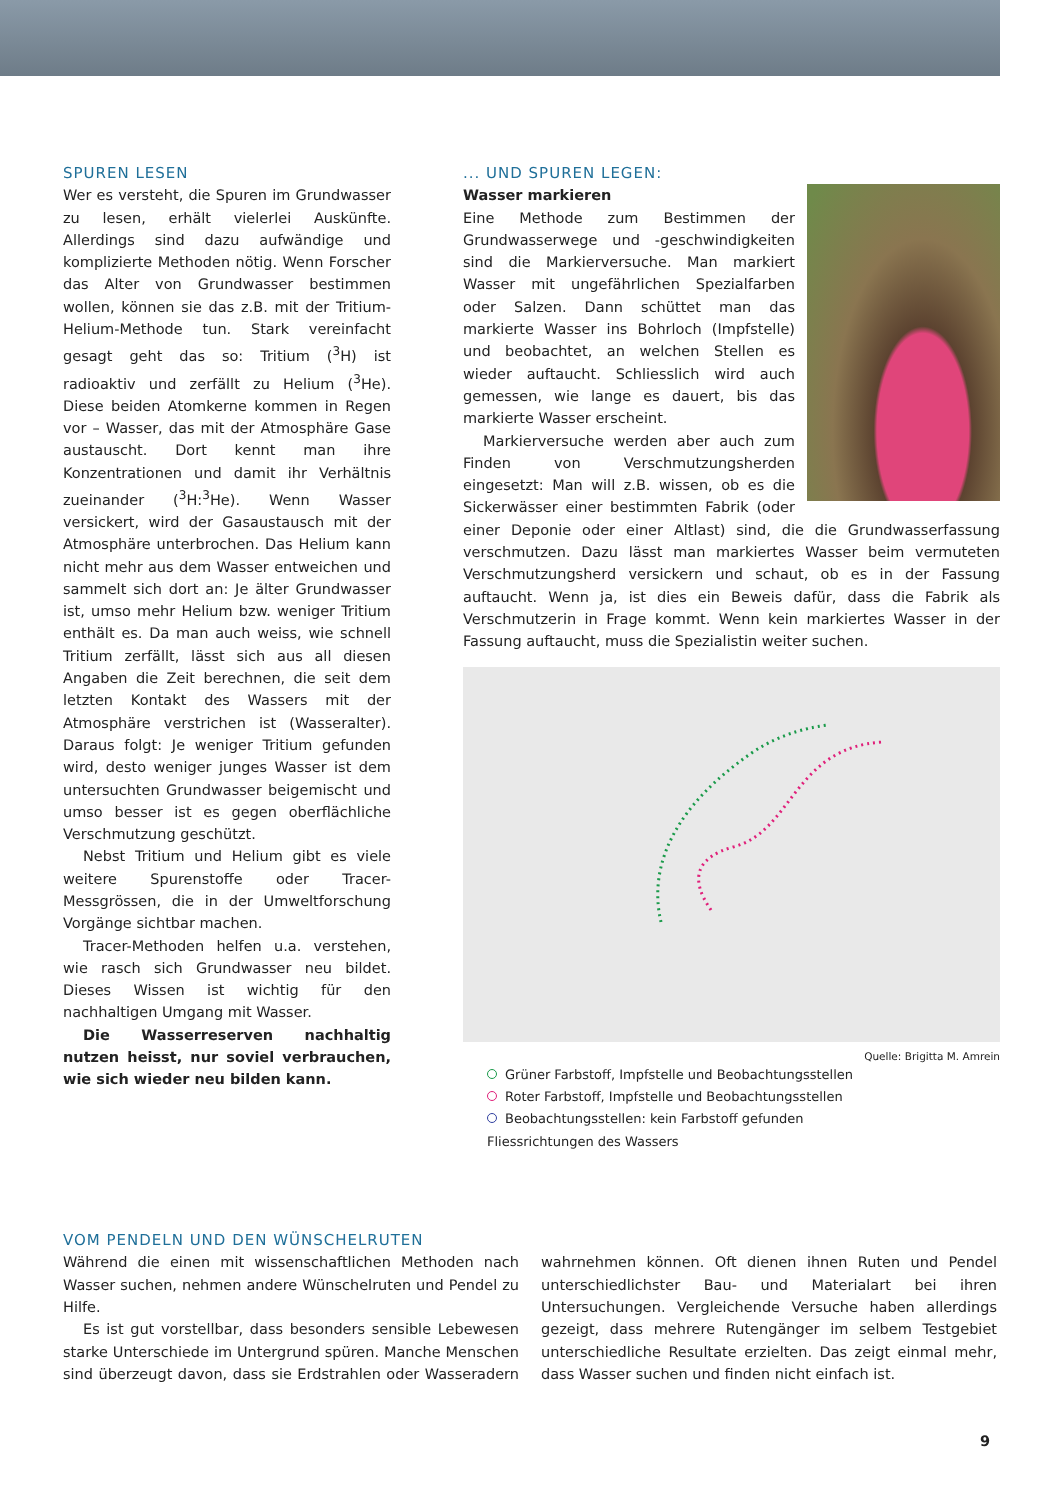SPUREN LESEN
Wer es versteht, die Spuren im Grundwasser zu lesen, erhält vielerlei Auskünfte. Allerdings sind dazu aufwändige und komplizierte Methoden nötig. Wenn Forscher das Alter von Grundwasser bestimmen wollen, können sie das z.B. mit der Tritium-Helium-Methode tun. Stark vereinfacht gesagt geht das so: Tritium (<sup>3</sup>H) ist radioaktiv und zerfällt zu Helium (<sup>3</sup>He). Diese beiden Atomkerne kommen in Regen vor – Wasser, das mit der Atmosphäre Gase austauscht. Dort kennt man ihre Konzentrationen und damit ihr Verhältnis zueinander (<sup>3</sup>H:<sup>3</sup>He). Wenn Wasser versickert, wird der Gasaustausch mit der Atmosphäre unterbrochen. Das Helium kann nicht mehr aus dem Wasser entweichen und sammelt sich dort an: Je älter Grundwasser ist, umso mehr Helium bzw. weniger Tritium enthält es. Da man auch weiss, wie schnell Tritium zerfällt, lässt sich aus all diesen Angaben die Zeit berechnen, die seit dem letzten Kontakt des Wassers mit der Atmosphäre verstrichen ist (Wasseralter). Daraus folgt: Je weniger Tritium gefunden wird, desto weniger junges Wasser ist dem untersuchten Grundwasser beigemischt und umso besser ist es gegen oberflächliche Verschmutzung geschützt.
Nebst Tritium und Helium gibt es viele weitere Spurenstoffe oder Tracer-Messgrössen, die in der Umweltforschung Vorgänge sichtbar machen.
Tracer-Methoden helfen u.a. verstehen, wie rasch sich Grundwasser neu bildet. Dieses Wissen ist wichtig für den nachhaltigen Umgang mit Wasser.
Die Wasserreserven nachhaltig nutzen heisst, nur soviel verbrauchen, wie sich wieder neu bilden kann.
... UND SPUREN LEGEN:
Wasser markieren
Eine Methode zum Bestimmen der Grundwasserwege und -geschwindigkeiten sind die Markierversuche. Man markiert Wasser mit ungefährlichen Spezialfarben oder Salzen. Dann schüttet man das markierte Wasser ins Bohrloch (Impfstelle) und beobachtet, an welchen Stellen es wieder auftaucht. Schliesslich wird auch gemessen, wie lange es dauert, bis das markierte Wasser erscheint.
Markierversuche werden aber auch zum Finden von Verschmutzungsherden eingesetzt: Man will z.B. wissen, ob es die Sickerwässer einer bestimmten Fabrik (oder einer Deponie oder einer Altlast) sind, die die Grundwasserfassung verschmutzen. Dazu lässt man markiertes Wasser beim vermuteten Verschmutzungsherd versickern und schaut, ob es in der Fassung auftaucht. Wenn ja, ist dies ein Beweis dafür, dass die Fabrik als Verschmutzerin in Frage kommt. Wenn kein markiertes Wasser in der Fassung auftaucht, muss die Spezialistin weiter suchen.
Quelle: Brigitta M. Amrein
Grüner Farbstoff, Impfstelle und Beobachtungsstellen
Roter Farbstoff, Impfstelle und Beobachtungsstellen
Beobachtungsstellen: kein Farbstoff gefunden
Fliessrichtungen des Wassers
VOM PENDELN UND DEN WÜNSCHELRUTEN
Während die einen mit wissenschaftlichen Methoden nach Wasser suchen, nehmen andere Wünschelruten und Pendel zu Hilfe.
Es ist gut vorstellbar, dass besonders sensible Lebewesen starke Unterschiede im Untergrund spüren. Manche Menschen sind überzeugt davon, dass sie Erdstrahlen oder Wasseradern wahrnehmen können. Oft dienen ihnen Ruten und Pendel unterschiedlichster Bau- und Materialart bei ihren Untersuchungen. Vergleichende Versuche haben allerdings gezeigt, dass mehrere Rutengänger im selbem Testgebiet unterschiedliche Resultate erzielten. Das zeigt einmal mehr, dass Wasser suchen und finden nicht einfach ist.
9